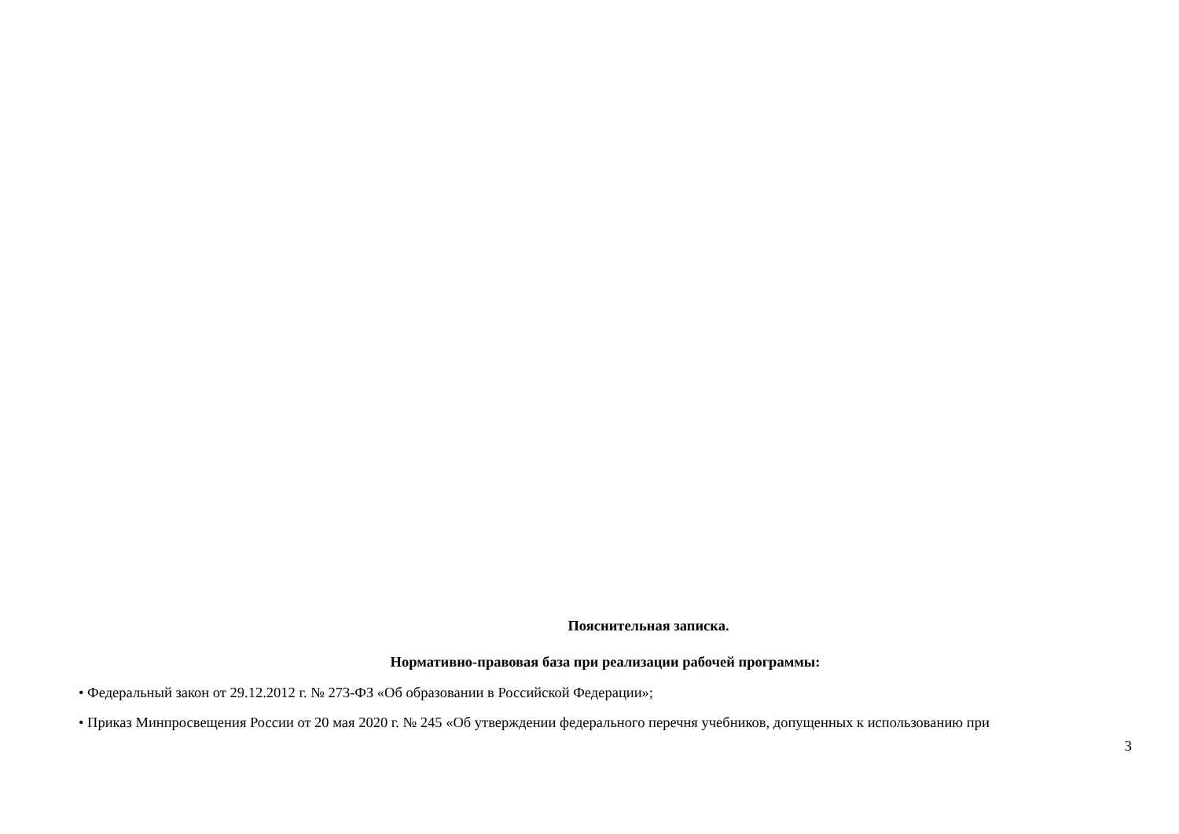Пояснительная записка.
Нормативно-правовая база при реализации рабочей программы:
• Федеральный закон от 29.12.2012 г. № 273-ФЗ «Об образовании в Российской Федерации»;
• Приказ Минпросвещения России от 20 мая 2020 г. № 245 «Об утверждении федерального перечня учебников, допущенных к использованию при
3